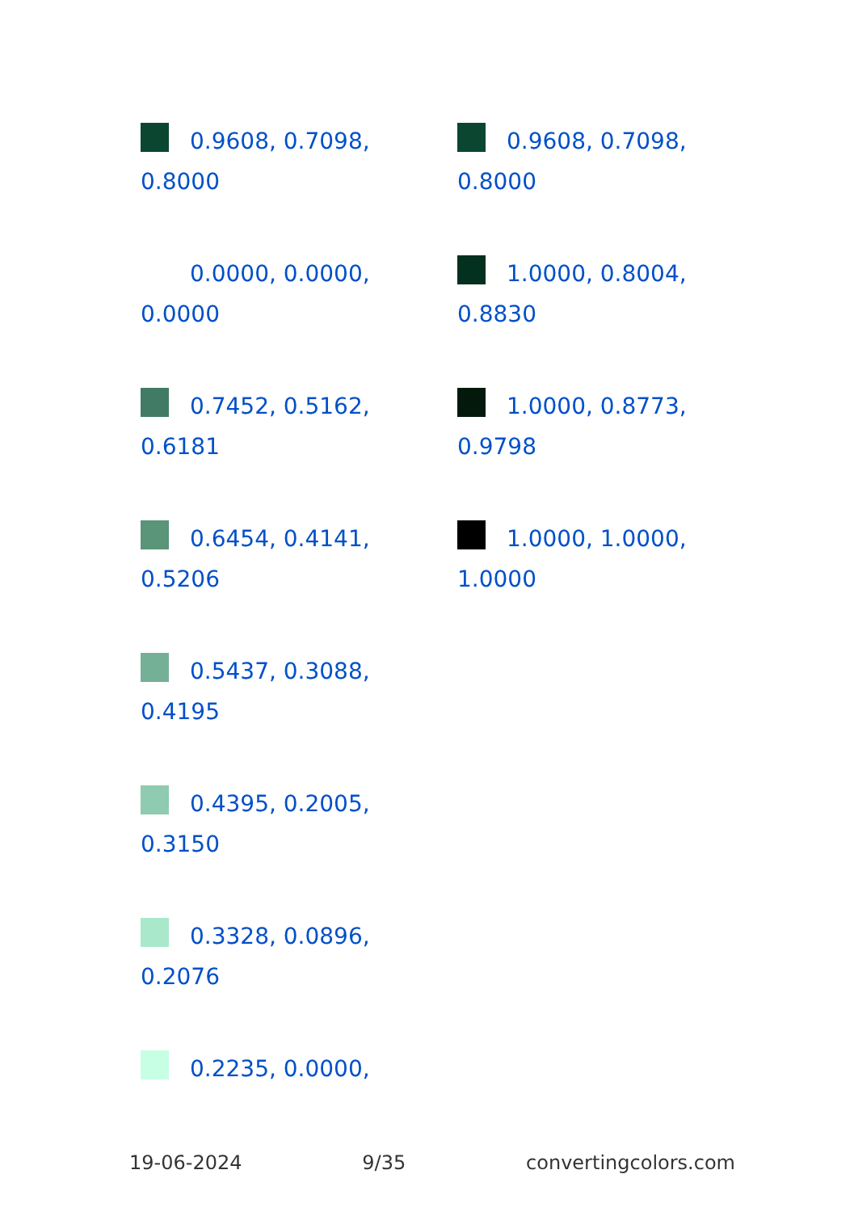0.9608, 0.7098, 0.8000
0.0000, 0.0000, 0.0000
0.7452, 0.5162, 0.6181
0.6454, 0.4141, 0.5206
0.5437, 0.3088, 0.4195
0.4395, 0.2005, 0.3150
0.3328, 0.0896, 0.2076
0.2235, 0.0000,
0.9608, 0.7098, 0.8000
1.0000, 0.8004, 0.8830
1.0000, 0.8773, 0.9798
1.0000, 1.0000, 1.0000
19-06-2024 9/35 convertingcolors.com